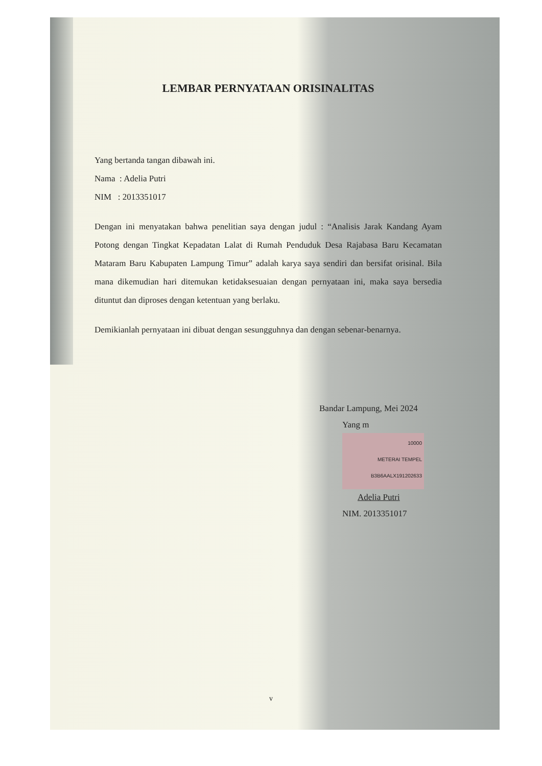LEMBAR PERNYATAAN ORISINALITAS
Yang bertanda tangan dibawah ini.
Nama : Adelia Putri
NIM : 2013351017
Dengan ini menyatakan bahwa penelitian saya dengan judul : “Analisis Jarak Kandang Ayam Potong dengan Tingkat Kepadatan Lalat di Rumah Penduduk Desa Rajabasa Baru Kecamatan Mataram Baru Kabupaten Lampung Timur” adalah karya saya sendiri dan bersifat orisinal. Bila mana dikemudian hari ditemukan ketidaksesuaian dengan pernyataan ini, maka saya bersedia dituntut dan diproses dengan ketentuan yang berlaku.
Demikianlah pernyataan ini dibuat dengan sesungguhnya dan dengan sebenar-benarnya.
Bandar Lampung, Mei 2024
Yang m 10000
METERAI TEMPEL
B3B6AALX191202633
Adelia Putri
NIM. 2013351017
v